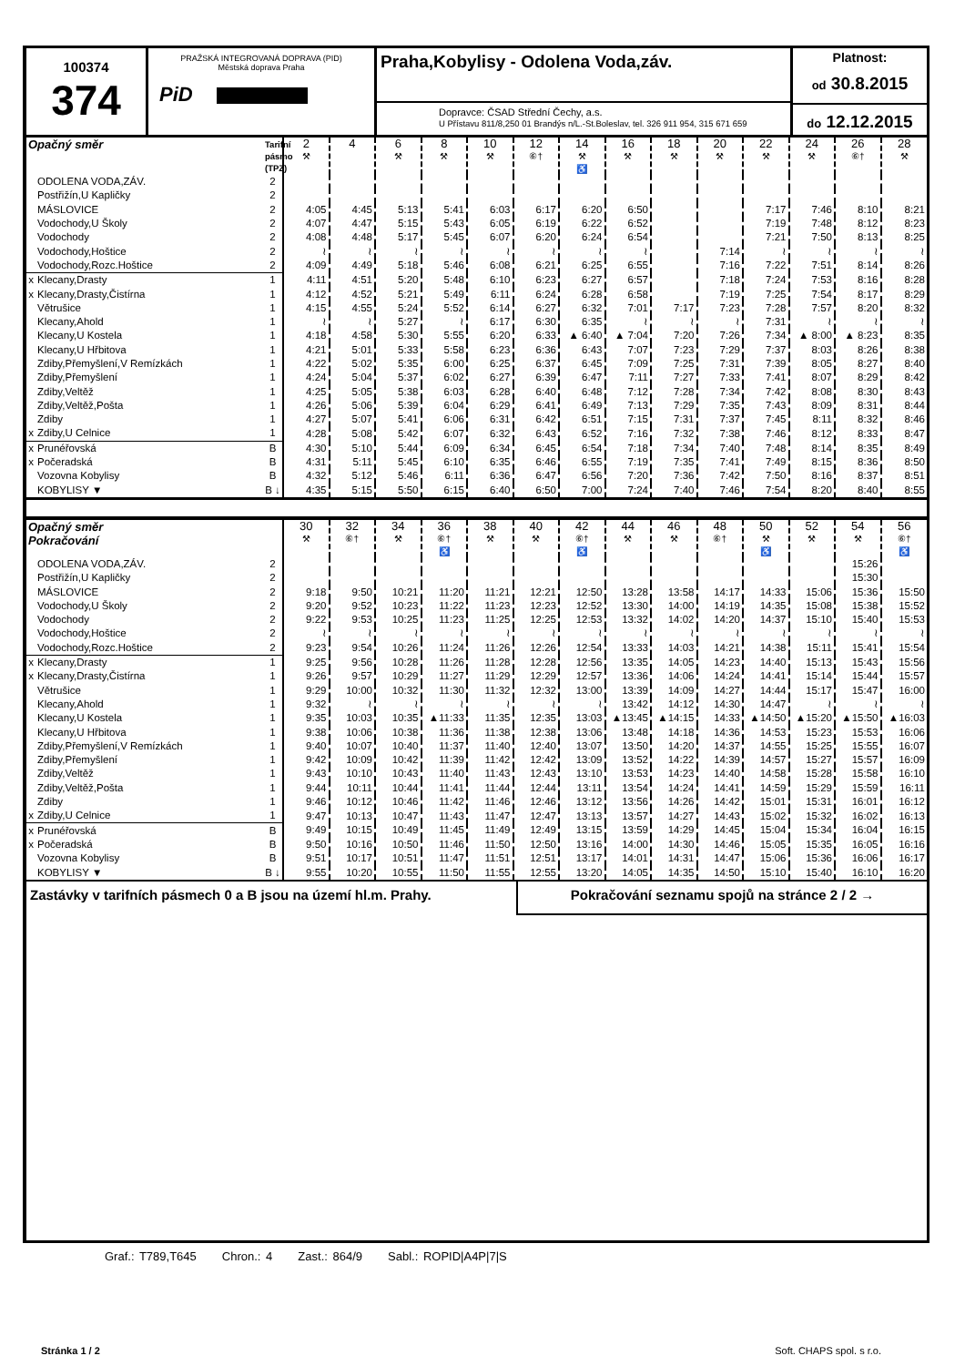100374
374
PRAŽSKÁ INTEGROVANÁ DOPRAVA (PID)
Městská doprava Praha
PiD
Praha,Kobylisy - Odolena Voda,záv.
Dopravce: ČSAD Střední Čechy, a.s.
U Přístavu 811/8,250 01 Brandýs n/L.-St.Boleslav, tel. 326 911 954, 315 671 659
Platnost:
od 30.8.2015
do 12.12.2015
| Opačný směr | | Tarifní pásmo (TPZ) | 2 ⚒ | 4 | 6 ⚒ | 8 ⚒ | 10 ⚒ | 12 ⑥† | 14 ⚒ ♿ | 16 ⚒ | 18 ⚒ | 20 ⚒ | 22 ⚒ | 24 ⚒ | 26 ⑥† | 28 ⚒ |
| --- | --- | --- | --- | --- | --- | --- | --- | --- | --- | --- | --- | --- | --- | --- | --- | --- |
| | ODOLENA VODA,ZÁV. | 2 | | | | | | | | | | | | | | |
| | Postřižín,U Kapličky | 2 | | | | | | | | | | | | | | |
| | MÁSLOVICE | 2 | 4:05 | 4:45 | 5:13 | 5:41 | 6:03 | 6:17 | 6:20 | 6:50 | | | 7:17 | 7:46 | 8:10 | 8:21 |
| | Vodochody,U Školy | 2 | 4:07 | 4:47 | 5:15 | 5:43 | 6:05 | 6:19 | 6:22 | 6:52 | | | 7:19 | 7:48 | 8:12 | 8:23 |
| | Vodochody | 2 | 4:08 | 4:48 | 5:17 | 5:45 | 6:07 | 6:20 | 6:24 | 6:54 | | | 7:21 | 7:50 | 8:13 | 8:25 |
| | Vodochody,Hoštice | 2 | ≀ | ≀ | ≀ | ≀ | ≀ | ≀ | ≀ | ≀ | | 7:14 | ≀ | ≀ | ≀ | ≀ |
| | Vodochody,Rozc.Hoštice | 2 | 4:09 | 4:49 | 5:18 | 5:46 | 6:08 | 6:21 | 6:25 | 6:55 | | 7:16 | 7:22 | 7:51 | 8:14 | 8:26 |
| x | Klecany,Drasty | 1 | 4:11 | 4:51 | 5:20 | 5:48 | 6:10 | 6:23 | 6:27 | 6:57 | | 7:18 | 7:24 | 7:53 | 8:16 | 8:28 |
| x | Klecany,Drasty,Čistírna | 1 | 4:12 | 4:52 | 5:21 | 5:49 | 6:11 | 6:24 | 6:28 | 6:58 | | 7:19 | 7:25 | 7:54 | 8:17 | 8:29 |
| | Větrušice | 1 | 4:15 | 4:55 | 5:24 | 5:52 | 6:14 | 6:27 | 6:32 | 7:01 | 7:17 | 7:23 | 7:28 | 7:57 | 8:20 | 8:32 |
| | Klecany,Ahold | 1 | ≀ | ≀ | 5:27 | ≀ | 6:17 | 6:30 | 6:35 | ≀ | ≀ | ≀ | 7:31 | ≀ | ≀ | ≀ |
| | Klecany,U Kostela | 1 | 4:18 | 4:58 | 5:30 | 5:55 | 6:20 | 6:33 | ▲ 6:40 | ▲ 7:04 | 7:20 | 7:26 | 7:34 | ▲ 8:00 | ▲ 8:23 | 8:35 |
| | Klecany,U Hřbitova | 1 | 4:21 | 5:01 | 5:33 | 5:58 | 6:23 | 6:36 | 6:43 | 7:07 | 7:23 | 7:29 | 7:37 | 8:03 | 8:26 | 8:38 |
| | Zdiby,Přemyšlení,V Remízkách | 1 | 4:22 | 5:02 | 5:35 | 6:00 | 6:25 | 6:37 | 6:45 | 7:09 | 7:25 | 7:31 | 7:39 | 8:05 | 8:27 | 8:40 |
| | Zdiby,Přemyšlení | 1 | 4:24 | 5:04 | 5:37 | 6:02 | 6:27 | 6:39 | 6:47 | 7:11 | 7:27 | 7:33 | 7:41 | 8:07 | 8:29 | 8:42 |
| | Zdiby,Veltěž | 1 | 4:25 | 5:05 | 5:38 | 6:03 | 6:28 | 6:40 | 6:48 | 7:12 | 7:28 | 7:34 | 7:42 | 8:08 | 8:30 | 8:43 |
| | Zdiby,Veltěž,Pošta | 1 | 4:26 | 5:06 | 5:39 | 6:04 | 6:29 | 6:41 | 6:49 | 7:13 | 7:29 | 7:35 | 7:43 | 8:09 | 8:31 | 8:44 |
| | Zdiby | 1 | 4:27 | 5:07 | 5:41 | 6:06 | 6:31 | 6:42 | 6:51 | 7:15 | 7:31 | 7:37 | 7:45 | 8:11 | 8:32 | 8:46 |
| x | Zdiby,U Celnice | 1 | 4:28 | 5:08 | 5:42 | 6:07 | 6:32 | 6:43 | 6:52 | 7:16 | 7:32 | 7:38 | 7:46 | 8:12 | 8:33 | 8:47 |
| x | Prunéřovská | B | 4:30 | 5:10 | 5:44 | 6:09 | 6:34 | 6:45 | 6:54 | 7:18 | 7:34 | 7:40 | 7:48 | 8:14 | 8:35 | 8:49 |
| x | Počeradská | B | 4:31 | 5:11 | 5:45 | 6:10 | 6:35 | 6:46 | 6:55 | 7:19 | 7:35 | 7:41 | 7:49 | 8:15 | 8:36 | 8:50 |
| | Vozovna Kobylisy | B | 4:32 | 5:12 | 5:46 | 6:11 | 6:36 | 6:47 | 6:56 | 7:20 | 7:36 | 7:42 | 7:50 | 8:16 | 8:37 | 8:51 |
| | KOBYLISY ▼ | B ↓ | 4:35 | 5:15 | 5:50 | 6:15 | 6:40 | 6:50 | 7:00 | 7:24 | 7:40 | 7:46 | 7:54 | 8:20 | 8:40 | 8:55 |
| Opačný směr Pokračování | | | 30 ⚒ | 32 ⑥† | 34 ⚒ | 36 ⑥† ♿ | 38 ⚒ | 40 ⚒ | 42 ⑥† ♿ | 44 ⚒ | 46 ⚒ | 48 ⑥† | 50 ⚒ ♿ | 52 ⚒ | 54 ⚒ | 56 ⑥† ♿ |
| --- | --- | --- | --- | --- | --- | --- | --- | --- | --- | --- | --- | --- | --- | --- | --- | --- |
| | ODOLENA VODA,ZÁV. | 2 | | | | | | | | | | | | | 15:26 | |
| | Postřižín,U Kapličky | 2 | | | | | | | | | | | | | 15:30 | |
| | MÁSLOVICE | 2 | 9:18 | 9:50 | 10:21 | 11:20 | 11:21 | 12:21 | 12:50 | 13:28 | 13:58 | 14:17 | 14:33 | 15:06 | 15:36 | 15:50 |
| | Vodochody,U Školy | 2 | 9:20 | 9:52 | 10:23 | 11:22 | 11:23 | 12:23 | 12:52 | 13:30 | 14:00 | 14:19 | 14:35 | 15:08 | 15:38 | 15:52 |
| | Vodochody | 2 | 9:22 | 9:53 | 10:25 | 11:23 | 11:25 | 12:25 | 12:53 | 13:32 | 14:02 | 14:20 | 14:37 | 15:10 | 15:40 | 15:53 |
| | Vodochody,Hoštice | 2 | ≀ | ≀ | ≀ | ≀ | ≀ | ≀ | ≀ | ≀ | ≀ | ≀ | ≀ | ≀ | ≀ | ≀ |
| | Vodochody,Rozc.Hoštice | 2 | 9:23 | 9:54 | 10:26 | 11:24 | 11:26 | 12:26 | 12:54 | 13:33 | 14:03 | 14:21 | 14:38 | 15:11 | 15:41 | 15:54 |
| x | Klecany,Drasty | 1 | 9:25 | 9:56 | 10:28 | 11:26 | 11:28 | 12:28 | 12:56 | 13:35 | 14:05 | 14:23 | 14:40 | 15:13 | 15:43 | 15:56 |
| x | Klecany,Drasty,Čistírna | 1 | 9:26 | 9:57 | 10:29 | 11:27 | 11:29 | 12:29 | 12:57 | 13:36 | 14:06 | 14:24 | 14:41 | 15:14 | 15:44 | 15:57 |
| | Větrušice | 1 | 9:29 | 10:00 | 10:32 | 11:30 | 11:32 | 12:32 | 13:00 | 13:39 | 14:09 | 14:27 | 14:44 | 15:17 | 15:47 | 16:00 |
| | Klecany,Ahold | 1 | 9:32 | ≀ | ≀ | ≀ | ≀ | ≀ | ≀ | 13:42 | 14:12 | 14:30 | 14:47 | ≀ | ≀ | ≀ |
| | Klecany,U Kostela | 1 | 9:35 | 10:03 | 10:35 | ▲11:33 | 11:35 | 12:35 | 13:03 | ▲13:45 | ▲14:15 | 14:33 | ▲14:50 | ▲15:20 | ▲15:50 | ▲16:03 |
| | Klecany,U Hřbitova | 1 | 9:38 | 10:06 | 10:38 | 11:36 | 11:38 | 12:38 | 13:06 | 13:48 | 14:18 | 14:36 | 14:53 | 15:23 | 15:53 | 16:06 |
| | Zdiby,Přemyšlení,V Remízkách | 1 | 9:40 | 10:07 | 10:40 | 11:37 | 11:40 | 12:40 | 13:07 | 13:50 | 14:20 | 14:37 | 14:55 | 15:25 | 15:55 | 16:07 |
| | Zdiby,Přemyšlení | 1 | 9:42 | 10:09 | 10:42 | 11:39 | 11:42 | 12:42 | 13:09 | 13:52 | 14:22 | 14:39 | 14:57 | 15:27 | 15:57 | 16:09 |
| | Zdiby,Veltěž | 1 | 9:43 | 10:10 | 10:43 | 11:40 | 11:43 | 12:43 | 13:10 | 13:53 | 14:23 | 14:40 | 14:58 | 15:28 | 15:58 | 16:10 |
| | Zdiby,Veltěž,Pošta | 1 | 9:44 | 10:11 | 10:44 | 11:41 | 11:44 | 12:44 | 13:11 | 13:54 | 14:24 | 14:41 | 14:59 | 15:29 | 15:59 | 16:11 |
| | Zdiby | 1 | 9:46 | 10:12 | 10:46 | 11:42 | 11:46 | 12:46 | 13:12 | 13:56 | 14:26 | 14:42 | 15:01 | 15:31 | 16:01 | 16:12 |
| x | Zdiby,U Celnice | 1 | 9:47 | 10:13 | 10:47 | 11:43 | 11:47 | 12:47 | 13:13 | 13:57 | 14:27 | 14:43 | 15:02 | 15:32 | 16:02 | 16:13 |
| x | Prunéřovská | B | 9:49 | 10:15 | 10:49 | 11:45 | 11:49 | 12:49 | 13:15 | 13:59 | 14:29 | 14:45 | 15:04 | 15:34 | 16:04 | 16:15 |
| x | Počeradská | B | 9:50 | 10:16 | 10:50 | 11:46 | 11:50 | 12:50 | 13:16 | 14:00 | 14:30 | 14:46 | 15:05 | 15:35 | 16:05 | 16:16 |
| | Vozovna Kobylisy | B | 9:51 | 10:17 | 10:51 | 11:47 | 11:51 | 12:51 | 13:17 | 14:01 | 14:31 | 14:47 | 15:06 | 15:36 | 16:06 | 16:17 |
| | KOBYLISY ▼ | B ↓ | 9:55 | 10:20 | 10:55 | 11:50 | 11:55 | 12:55 | 13:20 | 14:05 | 14:35 | 14:50 | 15:10 | 15:40 | 16:10 | 16:20 |
Zastávky v tarifních pásmech 0 a B jsou na území hl.m. Prahy.
Pokračování seznamu spojů na stránce 2 / 2 →
Stránka 1 / 2 Soft. CHAPS spol. s r.o.
Graf.: T789,T645 Chron.: 4 Zast.: 864/9 Sabl.: ROPID|A4P|7|S